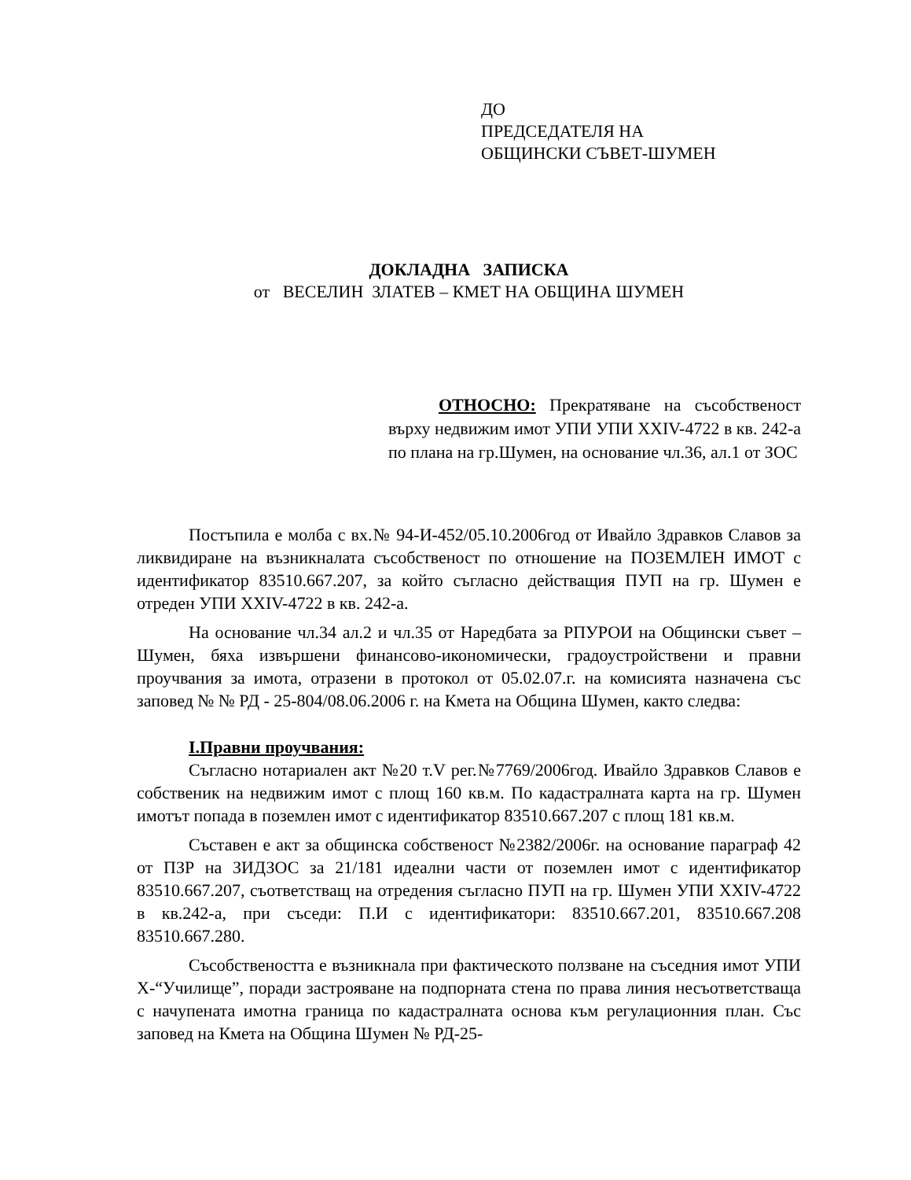ДО
ПРЕДСЕДАТЕЛЯ НА
ОБЩИНСКИ СЪВЕТ-ШУМЕН
ДОКЛАДНА ЗАПИСКА
от ВЕСЕЛИН ЗЛАТЕВ – КМЕТ НА ОБЩИНА ШУМЕН
ОТНОСНО: Прекратяване на съсобственост върху недвижим имот УПИ УПИ XXIV-4722 в кв. 242-а по плана на гр.Шумен, на основание чл.36, ал.1 от ЗОС
Постъпила е молба с вх.№ 94-И-452/05.10.2006год от Ивайло Здравков Славов за ликвидиране на възникналата съсобственост по отношение на ПОЗЕМЛЕН ИМОТ с идентификатор 83510.667.207, за който съгласно действащия ПУП на гр. Шумен е отреден УПИ XXIV-4722 в кв. 242-а.
На основание чл.34 ал.2 и чл.35 от Наредбата за РПУРОИ на Общински съвет – Шумен, бяха извършени финансово-икономически, градоустройствени и правни проучвания за имота, отразени в протокол от 05.02.07.г. на комисията назначена със заповед № № РД - 25-804/08.06.2006 г. на Кмета на Община Шумен, както следва:
I.Правни проучвания:
Съгласно нотариален акт №20 т.V рег.№7769/2006год. Ивайло Здравков Славов е собственик на недвижим имот с площ 160 кв.м. По кадастралната карта на гр. Шумен имотът попада в поземлен имот с идентификатор 83510.667.207 с площ 181 кв.м.
Съставен е акт за общинска собственост №2382/2006г. на основание параграф 42 от ПЗР на ЗИДЗОС за 21/181 идеални части от поземлен имот с идентификатор 83510.667.207, съответстващ на отредения съгласно ПУП на гр. Шумен УПИ XXIV-4722 в кв.242-а, при съседи: П.И с идентификатори: 83510.667.201, 83510.667.208 83510.667.280.
Съсобствеността е възникнала при фактическото ползване на съседния имот УПИ Х-“Училище”, поради застрояване на подпорната стена по права линия несъответстваща с начупената имотна граница по кадастралната основа към регулационния план. Със заповед на Кмета на Община Шумен № РД-25-